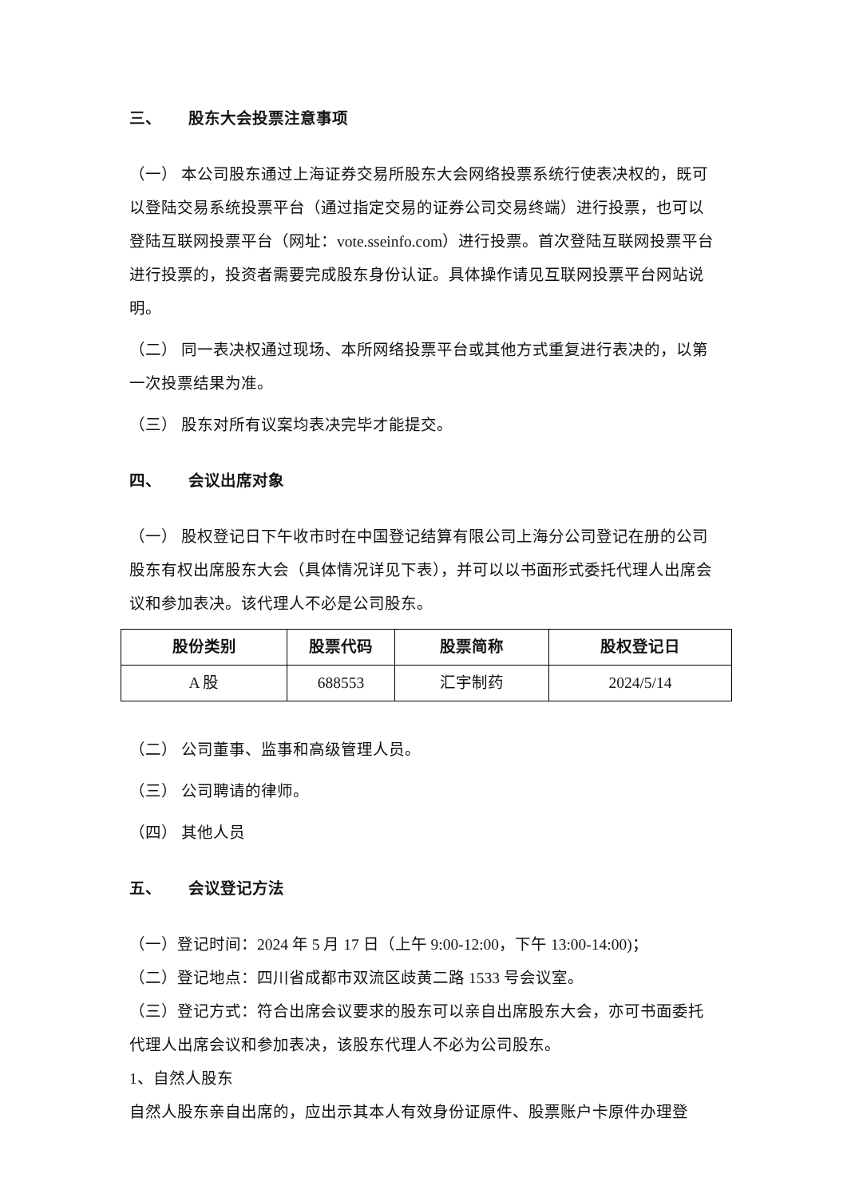三、 股东大会投票注意事项
（一） 本公司股东通过上海证券交易所股东大会网络投票系统行使表决权的，既可以登陆交易系统投票平台（通过指定交易的证券公司交易终端）进行投票，也可以登陆互联网投票平台（网址：vote.sseinfo.com）进行投票。首次登陆互联网投票平台进行投票的，投资者需要完成股东身份认证。具体操作请见互联网投票平台网站说明。
（二） 同一表决权通过现场、本所网络投票平台或其他方式重复进行表决的，以第一次投票结果为准。
（三） 股东对所有议案均表决完毕才能提交。
四、 会议出席对象
（一） 股权登记日下午收市时在中国登记结算有限公司上海分公司登记在册的公司股东有权出席股东大会（具体情况详见下表），并可以以书面形式委托代理人出席会议和参加表决。该代理人不必是公司股东。
| 股份类别 | 股票代码 | 股票简称 | 股权登记日 |
| --- | --- | --- | --- |
| A 股 | 688553 | 汇宇制药 | 2024/5/14 |
（二） 公司董事、监事和高级管理人员。
（三） 公司聘请的律师。
（四） 其他人员
五、 会议登记方法
（一）登记时间：2024 年 5 月 17 日（上午 9:00-12:00，下午 13:00-14:00)；
（二）登记地点：四川省成都市双流区歧黄二路 1533 号会议室。
（三）登记方式：符合出席会议要求的股东可以亲自出席股东大会，亦可书面委托代理人出席会议和参加表决，该股东代理人不必为公司股东。
1、自然人股东
自然人股东亲自出席的，应出示其本人有效身份证原件、股票账户卡原件办理登